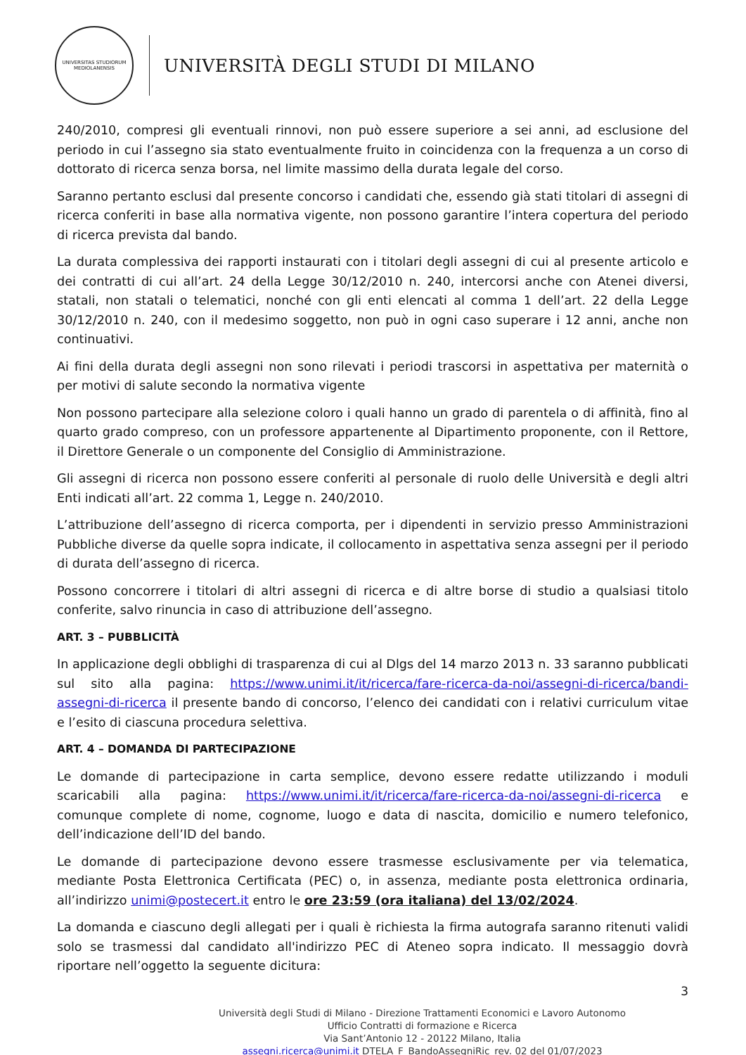UNIVERSITAS STUDIORUM MEDIOLANENSIS
UNIVERSITÀ DEGLI STUDI DI MILANO
240/2010, compresi gli eventuali rinnovi, non può essere superiore a sei anni, ad esclusione del periodo in cui l’assegno sia stato eventualmente fruito in coincidenza con la frequenza a un corso di dottorato di ricerca senza borsa, nel limite massimo della durata legale del corso.
Saranno pertanto esclusi dal presente concorso i candidati che, essendo già stati titolari di assegni di ricerca conferiti in base alla normativa vigente, non possono garantire l’intera copertura del periodo di ricerca prevista dal bando.
La durata complessiva dei rapporti instaurati con i titolari degli assegni di cui al presente articolo e dei contratti di cui all’art. 24 della Legge 30/12/2010 n. 240, intercorsi anche con Atenei diversi, statali, non statali o telematici, nonché con gli enti elencati al comma 1 dell’art. 22 della Legge 30/12/2010 n. 240, con il medesimo soggetto, non può in ogni caso superare i 12 anni, anche non continuativi.
Ai fini della durata degli assegni non sono rilevati i periodi trascorsi in aspettativa per maternità o per motivi di salute secondo la normativa vigente
Non possono partecipare alla selezione coloro i quali hanno un grado di parentela o di affinità, fino al quarto grado compreso, con un professore appartenente al Dipartimento proponente, con il Rettore, il Direttore Generale o un componente del Consiglio di Amministrazione.
Gli assegni di ricerca non possono essere conferiti al personale di ruolo delle Università e degli altri Enti indicati all’art. 22 comma 1, Legge n. 240/2010.
L’attribuzione dell’assegno di ricerca comporta, per i dipendenti in servizio presso Amministrazioni Pubbliche diverse da quelle sopra indicate, il collocamento in aspettativa senza assegni per il periodo di durata dell’assegno di ricerca.
Possono concorrere i titolari di altri assegni di ricerca e di altre borse di studio a qualsiasi titolo conferite, salvo rinuncia in caso di attribuzione dell’assegno.
ART. 3 – PUBBLICITÀ
In applicazione degli obblighi di trasparenza di cui al Dlgs del 14 marzo 2013 n. 33 saranno pubblicati sul sito alla pagina: https://www.unimi.it/it/ricerca/fare-ricerca-da-noi/assegni-di-ricerca/bandi-assegni-di-ricerca il presente bando di concorso, l’elenco dei candidati con i relativi curriculum vitae e l’esito di ciascuna procedura selettiva.
ART. 4 – DOMANDA DI PARTECIPAZIONE
Le domande di partecipazione in carta semplice, devono essere redatte utilizzando i moduli scaricabili alla pagina: https://www.unimi.it/it/ricerca/fare-ricerca-da-noi/assegni-di-ricerca e comunque complete di nome, cognome, luogo e data di nascita, domicilio e numero telefonico, dell’indicazione dell’ID del bando.
Le domande di partecipazione devono essere trasmesse esclusivamente per via telematica, mediante Posta Elettronica Certificata (PEC) o, in assenza, mediante posta elettronica ordinaria, all’indirizzo unimi@postecert.it entro le ore 23:59 (ora italiana) del 13/02/2024.
La domanda e ciascuno degli allegati per i quali è richiesta la firma autografa saranno ritenuti validi solo se trasmessi dal candidato all'indirizzo PEC di Ateneo sopra indicato. Il messaggio dovrà riportare nell’oggetto la seguente dicitura:
3
Università degli Studi di Milano - Direzione Trattamenti Economici e Lavoro Autonomo
Ufficio Contratti di formazione e Ricerca
Via Sant’Antonio 12 - 20122 Milano, Italia
assegni.ricerca@unimi.it DTELA_F_BandoAssegniRic_rev. 02 del 01/07/2023